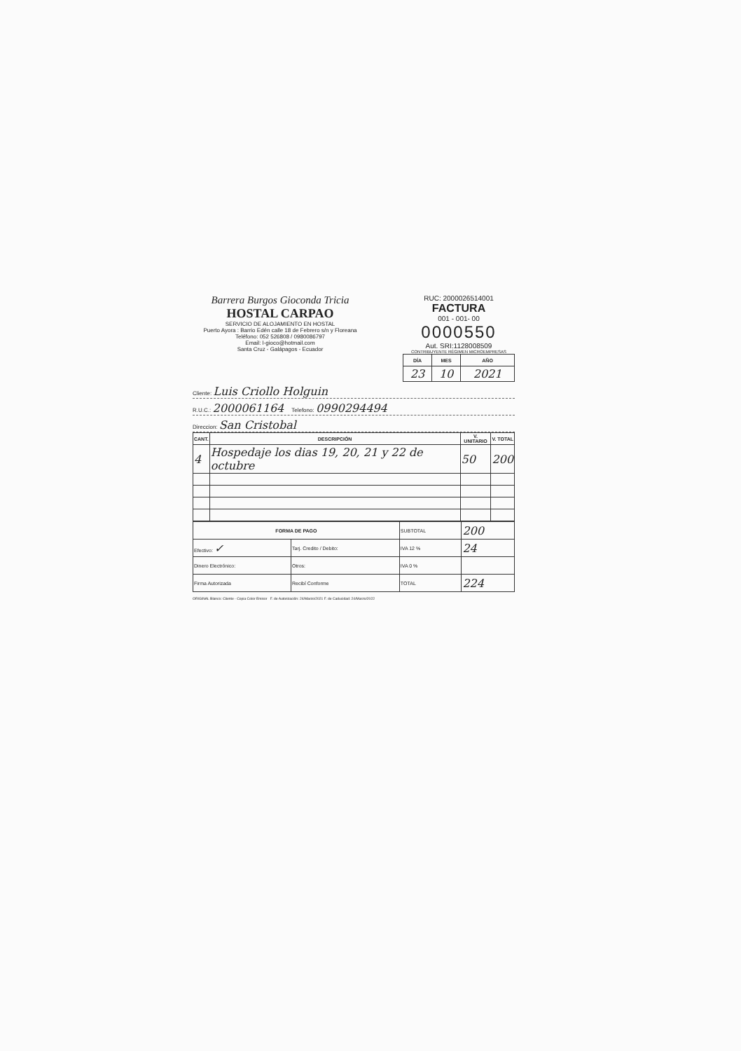Barrera Burgos Gioconda Tricia
HOSTAL CARPAO
SERVICIO DE ALOJAMIENTO EN HOSTAL
Puerto Ayora : Barrio Edén calle 18 de Febrero s/n y Floreana Teléfono: 052 526808 / 0980086797
Email: l-gioco@hotmail.com
Santa Cruz - Galápagos - Ecuador
RUC: 2000026514001
FACTURA
001 - 001- 00
0000550
Aut. SRI:1128008509
CONTRIBUYENTE RÉGIMEN MICROEMPRESAS
| DÍA | MES | AÑO |
| --- | --- | --- |
| 23 | 10 | 2021 |
Cliente: Luis Criollo Holguin
R.U.C.: 2000061164 Telefono: 0990294494
Direccion: San Cristobal
| CANT. | DESCRIPCIÓN | V. UNITARIO | V. TOTAL |
| --- | --- | --- | --- |
| 4 | Hospedaje los dias 19, 20, 21 y 22 de octubre | 50 | 200 |
| FORMA DE PAGO | | SUBTOTAL | 200 |
| Efectivo: ✓ | Tarj. Credito / Debito: | IVA 12 % | 24 |
| Dinero Electrónico: | Otros: | IVA 0 % | |
| Firma Autorizada | Recibí Conforme | TOTAL | 224 |
ORIGINAL Blanco: Cliente - Copia Color Emisor F. de Autorización: 24/Marzo/2021 F. de Caducidad: 24/Marzo/2022